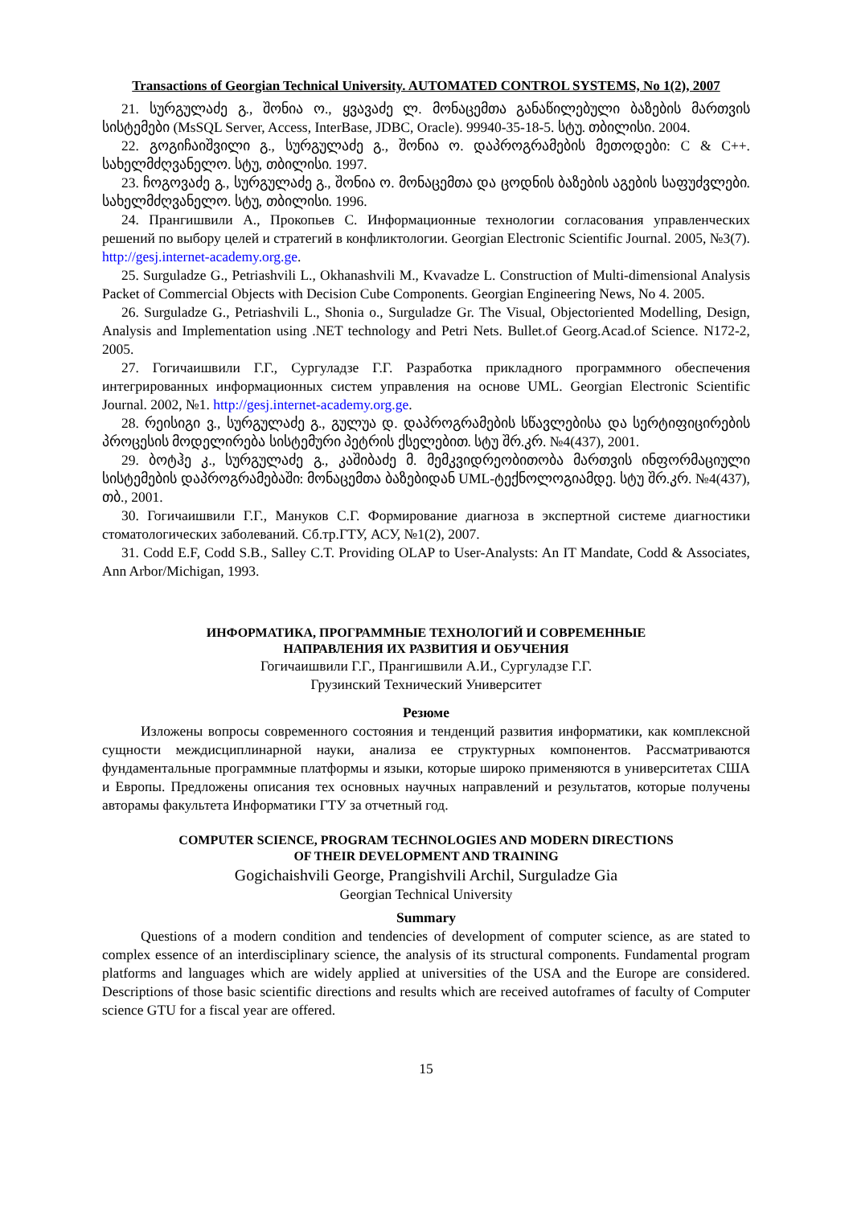Transactions of Georgian Technical University. AUTOMATED CONTROL SYSTEMS, No 1(2), 2007
21. სურგულაძე გ., შონია ო., ყვავაძე ლ. მონაცემთა განაწილებული ბაზების მართვის სისტემები (MsSQL Server, Access, InterBase, JDBC, Oracle). 99940-35-18-5. სტუ. თბილისი. 2004.
22. გოგიჩაიშვილი გ., სურგულაძე გ., შონია ო. დაპროგრამების მეთოდები: C & C++. სახელმძღვანელო. სტუ, თბილისი. 1997.
23. ჩოგოვაძე გ., სურგულაძე გ., შონია ო. მონაცემთა და ცოდნის ბაზების აგების საფუძვლები. სახელმძღვანელო. სტუ, თბილისი. 1996.
24. Прангишвили А., Прокопьев С. Информационные технологии согласования управленческих решений по выбору целей и стратегий в конфликтологии. Georgian Electronic Scientific Journal. 2005, №3(7). http://gesj.internet-academy.org.ge.
25. Surguladze G., Petriashvili L., Okhanashvili M., Kvavadze L. Construction of Multi-dimensional Analysis Packet of Commercial Objects with Decision Cube Components. Georgian Engineering News, No 4. 2005.
26. Surguladze G., Petriashvili L., Shonia o., Surguladze Gr. The Visual, Objectoriented Modelling, Design, Analysis and Implementation using .NET technology and Petri Nets. Bullet.of Georg.Acad.of Science. N172-2, 2005.
27. Гогичаишвили Г.Г., Сургуладзе Г.Г. Разработка прикладного программного обеспечения интегрированных информационных систем управления на основе UML. Georgian Electronic Scientific Journal. 2002, №1. http://gesj.internet-academy.org.ge.
28. რეისიგი ვ., სურგულაძე გ., გულუა დ. დაპროგრამების სწავლებისა და სერტიფიცირების პროცესის მოდელირება სისტემური პეტრის ქსელებით. სტუ შრ.კრ. №4(437), 2001.
29. ბოტჰე კ., სურგულაძე გ., კაშიბაძე მ. მემკვიდრეობითობა მართვის ინფორმაციული სისტემების დაპროგრამებაში: მონაცემთა ბაზებიდან UML-ტექნოლოგიამდე. სტუ შრ.კრ. №4(437), თბ., 2001.
30. Гогичаишвили Г.Г., Мануков С.Г. Формирование диагноза в экспертной системе диагностики стоматологических заболеваний. Сб.тр.ГТУ, АСУ, №1(2), 2007.
31. Codd E.F, Codd S.B., Salley C.T. Providing OLAP to User-Analysts: An IT Mandate, Codd & Associates, Ann Arbor/Michigan, 1993.
ИНФОРМАТИКА, ПРОГРАММНЫЕ ТЕХНОЛОГИЙ И СОВРЕМЕННЫЕ
НАПРАВЛЕНИЯ ИХ РАЗВИТИЯ И ОБУЧЕНИЯ
Гогичаишвили Г.Г., Прангишвили А.И., Сургуладзе Г.Г.
Грузинский Технический Университет
Резюме
Изложены вопросы современного состояния и тенденций развития информатики, как комплексной сущности междисциплинарной науки, анализа ее структурных компонентов. Рассматриваются фундаментальные программные платформы и языки, которые широко применяются в университетах США и Европы. Предложены описания тех основных научных направлений и результатов, которые получены авторамы факультета Информатики ГТУ за отчетный год.
COMPUTER SCIENCE, PROGRAM TECHNOLOGIES AND MODERN DIRECTIONS
OF THEIR DEVELOPMENT AND TRAINING
Gogichaishvili George, Prangishvili Archil, Surguladze Gia
Georgian Technical University
Summary
Questions of a modern condition and tendencies of development of computer science, as are stated to complex essence of an interdisciplinary science, the analysis of its structural components. Fundamental program platforms and languages which are widely applied at universities of the USA and the Europe are considered. Descriptions of those basic scientific directions and results which are received autoframes of faculty of Computer science GTU for a fiscal year are offered.
15